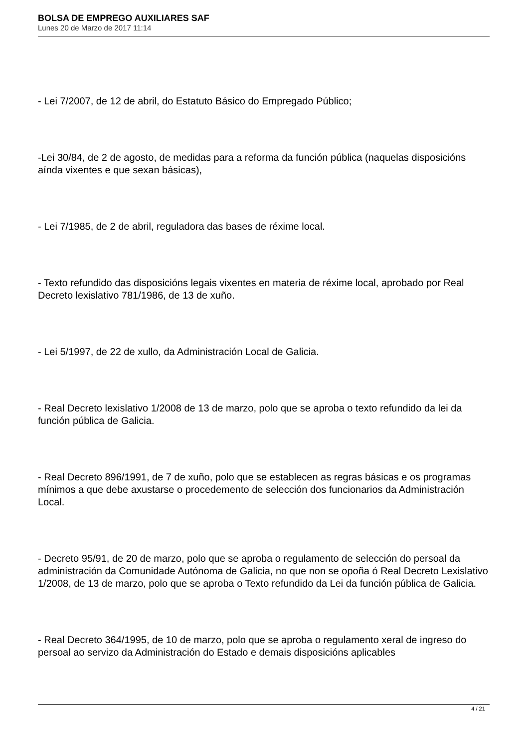BOLSA DE EMPREGO AUXILIARES SAF
Lunes 20 de Marzo de 2017 11:14
- Lei 7/2007, de 12 de abril, do Estatuto Básico do Empregado Público;
-Lei 30/84, de 2 de agosto, de medidas para a reforma da función pública (naquelas disposicións aínda vixentes e que sexan básicas),
- Lei 7/1985, de 2 de abril, reguladora das bases de réxime local.
- Texto refundido das disposicións legais vixentes en materia de réxime local, aprobado por Real Decreto lexislativo 781/1986, de 13 de xuño.
- Lei 5/1997, de 22 de xullo, da Administración Local de Galicia.
- Real Decreto lexislativo 1/2008 de 13 de marzo, polo que se aproba o texto refundido da lei da función pública de Galicia.
- Real Decreto 896/1991, de 7 de xuño, polo que se establecen as regras básicas e os programas mínimos a que debe axustarse o procedemento de selección dos funcionarios da Administración Local.
- Decreto 95/91, de 20 de marzo, polo que se aproba o regulamento de selección do persoal da administración da Comunidade Autónoma de Galicia, no que non se opoña ó Real Decreto Lexislativo 1/2008, de 13 de marzo, polo que se aproba o Texto refundido da Lei da función pública de Galicia.
- Real Decreto 364/1995, de 10 de marzo, polo que se aproba o regulamento xeral de ingreso do persoal ao servizo da Administración do Estado e demais disposicións aplicables
4 / 21